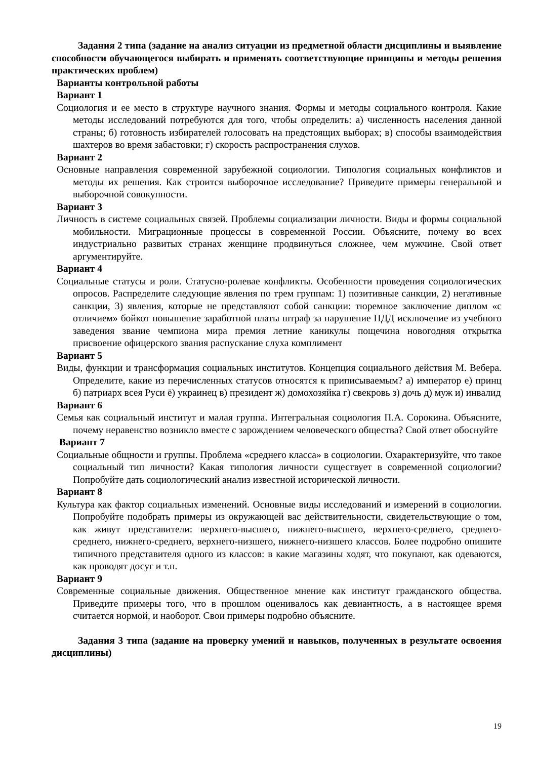Задания 2 типа (задание на анализ ситуации из предметной области дисциплины и выявление способности обучающегося выбирать и применять соответствующие принципы и методы решения практических проблем)
Варианты контрольной работы
Вариант 1
Социология и ее место в структуре научного знания. Формы и методы социального контроля. Какие методы исследований потребуются для того, чтобы определить: а) численность населения данной страны; б) готовность избирателей голосовать на предстоящих выборах; в) способы взаимодействия шахтеров во время забастовки; г) скорость распространения слухов.
Вариант 2
Основные направления современной зарубежной социологии. Типология социальных конфликтов и методы их решения. Как строится выборочное исследование? Приведите примеры генеральной и выборочной совокупности.
Вариант 3
Личность в системе социальных связей. Проблемы социализации личности. Виды и формы социальной мобильности. Миграционные процессы в современной России. Объясните, почему во всех индустриально развитых странах женщине продвинуться сложнее, чем мужчине. Свой ответ аргументируйте.
Вариант 4
Социальные статусы и роли. Статусно-ролевае конфликты. Особенности проведения социологических опросов. Распределите следующие явления по трем группам: 1) позитивные санкции, 2) негативные санкции, 3) явления, которые не представляют собой санкции: тюремное заключение диплом «с отличием» бойкот повышение заработной платы штраф за нарушение ПДД исключение из учебного заведения звание чемпиона мира премия летние каникулы пощечина новогодняя открытка присвоение офицерского звания распускание слуха комплимент
Вариант 5
Виды, функции и трансформация социальных институтов. Концепция социального действия М. Вебера. Определите, какие из перечисленных статусов относятся к приписываемым? а) император е) принц б) патриарх всея Руси ё) украинец в) президент ж) домохозяйка г) свекровь з) дочь д) муж и) инвалид
Вариант 6
Семья как социальный институт и малая группа. Интегральная социология П.А. Сорокина. Объясните, почему неравенство возникло вместе с зарождением человеческого общества? Свой ответ обоснуйте
Вариант 7
Социальные общности и группы. Проблема «среднего класса» в социологии. Охарактеризуйте, что такое социальный тип личности? Какая типология личности существует в современной социологии? Попробуйте дать социологический анализ известной исторической личности.
Вариант 8
Культура как фактор социальных изменений. Основные виды исследований и измерений в социологии. Попробуйте подобрать примеры из окружающей вас действительности, свидетельствующие о том, как живут представители: верхнего-высшего, нижнего-высшего, верхнего-среднего, среднего- среднего, нижнего-среднего, верхнего-низшего, нижнего-низшего классов. Более подробно опишите типичного представителя одного из классов: в какие магазины ходят, что покупают, как одеваются, как проводят досуг и т.п.
Вариант 9
Современные социальные движения. Общественное мнение как институт гражданского общества. Приведите примеры того, что в прошлом оценивалось как девиантность, а в настоящее время считается нормой, и наоборот. Свои примеры подробно объясните.
Задания 3 типа (задание на проверку умений и навыков, полученных в результате освоения дисциплины)
19